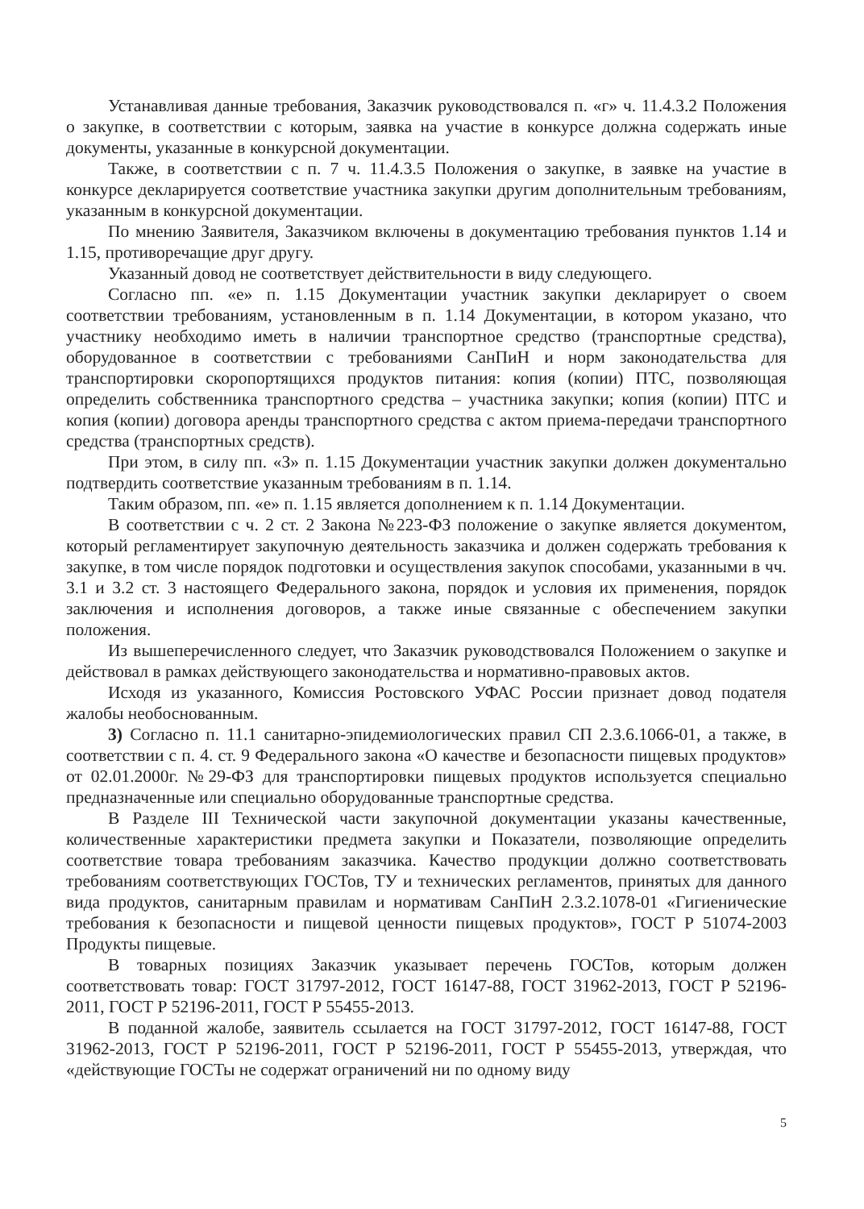Устанавливая данные требования, Заказчик руководствовался п. «г» ч. 11.4.3.2 Положения о закупке, в соответствии с которым, заявка на участие в конкурсе должна содержать иные документы, указанные в конкурсной документации.
Также, в соответствии с п. 7 ч. 11.4.3.5 Положения о закупке, в заявке на участие в конкурсе декларируется соответствие участника закупки другим дополнительным требованиям, указанным в конкурсной документации.
По мнению Заявителя, Заказчиком включены в документацию требования пунктов 1.14 и 1.15, противоречащие друг другу.
Указанный довод не соответствует действительности в виду следующего.
Согласно пп. «е» п. 1.15 Документации участник закупки декларирует о своем соответствии требованиям, установленным в п. 1.14 Документации, в котором указано, что участнику необходимо иметь в наличии транспортное средство (транспортные средства), оборудованное в соответствии с требованиями СанПиН и норм законодательства для транспортировки скоропортящихся продуктов питания: копия (копии) ПТС, позволяющая определить собственника транспортного средства – участника закупки; копия (копии) ПТС и копия (копии) договора аренды транспортного средства с актом приема-передачи транспортного средства (транспортных средств).
При этом, в силу пп. «З» п. 1.15 Документации участник закупки должен документально подтвердить соответствие указанным требованиям в п. 1.14.
Таким образом, пп. «е» п. 1.15 является дополнением к п. 1.14 Документации.
В соответствии с ч. 2 ст. 2 Закона №223-ФЗ положение о закупке является документом, который регламентирует закупочную деятельность заказчика и должен содержать требования к закупке, в том числе порядок подготовки и осуществления закупок способами, указанными в чч. 3.1 и 3.2 ст. 3 настоящего Федерального закона, порядок и условия их применения, порядок заключения и исполнения договоров, а также иные связанные с обеспечением закупки положения.
Из вышеперечисленного следует, что Заказчик руководствовался Положением о закупке и действовал в рамках действующего законодательства и нормативно-правовых актов.
Исходя из указанного, Комиссия Ростовского УФАС России признает довод подателя жалобы необоснованным.
3) Согласно п. 11.1 санитарно-эпидемиологических правил СП 2.3.6.1066-01, а также, в соответствии с п. 4. ст. 9 Федерального закона «О качестве и безопасности пищевых продуктов» от 02.01.2000г. №29-ФЗ для транспортировки пищевых продуктов используется специально предназначенные или специально оборудованные транспортные средства.
В Разделе III Технической части закупочной документации указаны качественные, количественные характеристики предмета закупки и Показатели, позволяющие определить соответствие товара требованиям заказчика. Качество продукции должно соответствовать требованиям соответствующих ГОСТов, ТУ и технических регламентов, принятых для данного вида продуктов, санитарным правилам и нормативам СанПиН 2.3.2.1078-01 «Гигиенические требования к безопасности и пищевой ценности пищевых продуктов», ГОСТ Р 51074-2003 Продукты пищевые.
В товарных позициях Заказчик указывает перечень ГОСТов, которым должен соответствовать товар: ГОСТ 31797-2012, ГОСТ 16147-88, ГОСТ 31962-2013, ГОСТ Р 52196-2011, ГОСТ Р 52196-2011, ГОСТ Р 55455-2013.
В поданной жалобе, заявитель ссылается на ГОСТ 31797-2012, ГОСТ 16147-88, ГОСТ 31962-2013, ГОСТ Р 52196-2011, ГОСТ Р 52196-2011, ГОСТ Р 55455-2013, утверждая, что «действующие ГОСТы не содержат ограничений ни по одному виду
5